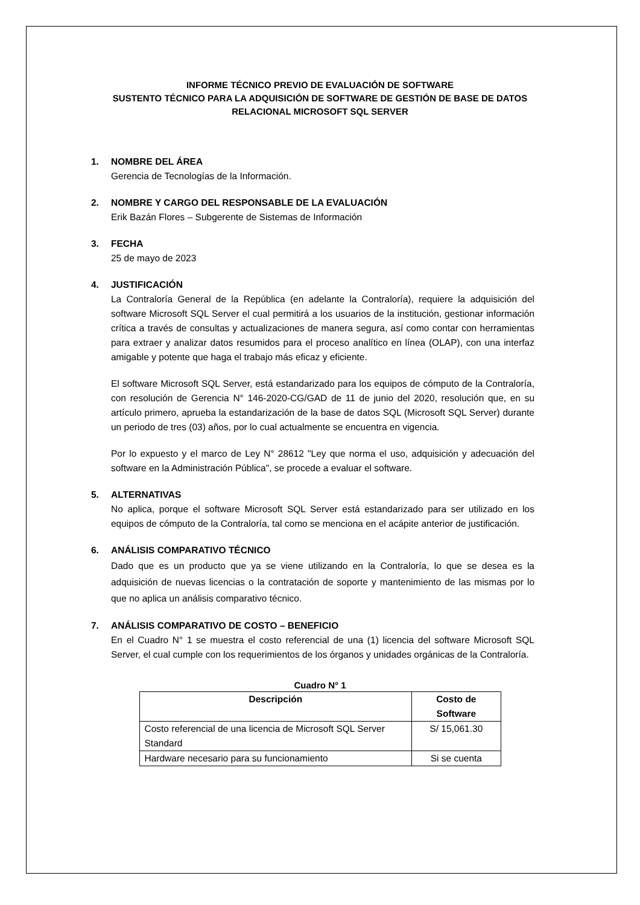INFORME TÉCNICO PREVIO DE EVALUACIÓN DE SOFTWARE
SUSTENTO TÉCNICO PARA LA ADQUISICIÓN DE SOFTWARE DE GESTIÓN DE BASE DE DATOS
RELACIONAL MICROSOFT SQL SERVER
1. NOMBRE DEL ÁREA
Gerencia de Tecnologías de la Información.
2. NOMBRE Y CARGO DEL RESPONSABLE DE LA EVALUACIÓN
Erik Bazán Flores – Subgerente de Sistemas de Información
3. FECHA
25 de mayo de 2023
4. JUSTIFICACIÓN
La Contraloría General de la República (en adelante la Contraloría), requiere la adquisición del software Microsoft SQL Server el cual permitirá a los usuarios de la institución, gestionar información crítica a través de consultas y actualizaciones de manera segura, así como contar con herramientas para extraer y analizar datos resumidos para el proceso analítico en línea (OLAP), con una interfaz amigable y potente que haga el trabajo más eficaz y eficiente.
El software Microsoft SQL Server, está estandarizado para los equipos de cómputo de la Contraloría, con resolución de Gerencia N° 146-2020-CG/GAD de 11 de junio del 2020, resolución que, en su artículo primero, aprueba la estandarización de la base de datos SQL (Microsoft SQL Server) durante un periodo de tres (03) años, por lo cual actualmente se encuentra en vigencia.
Por lo expuesto y el marco de Ley N° 28612 "Ley que norma el uso, adquisición y adecuación del software en la Administración Pública", se procede a evaluar el software.
5. ALTERNATIVAS
No aplica, porque el software Microsoft SQL Server está estandarizado para ser utilizado en los equipos de cómputo de la Contraloría, tal como se menciona en el acápite anterior de justificación.
6. ANÁLISIS COMPARATIVO TÉCNICO
Dado que es un producto que ya se viene utilizando en la Contraloría, lo que se desea es la adquisición de nuevas licencias o la contratación de soporte y mantenimiento de las mismas por lo que no aplica un análisis comparativo técnico.
7. ANÁLISIS COMPARATIVO DE COSTO – BENEFICIO
En el Cuadro N° 1 se muestra el costo referencial de una (1) licencia del software Microsoft SQL Server, el cual cumple con los requerimientos de los órganos y unidades orgánicas de la Contraloría.
Cuadro N° 1
| Descripción | Costo de Software |
| --- | --- |
| Costo referencial de una licencia de Microsoft SQL Server Standard | S/ 15,061.30 |
| Hardware necesario para su funcionamiento | Si se cuenta |